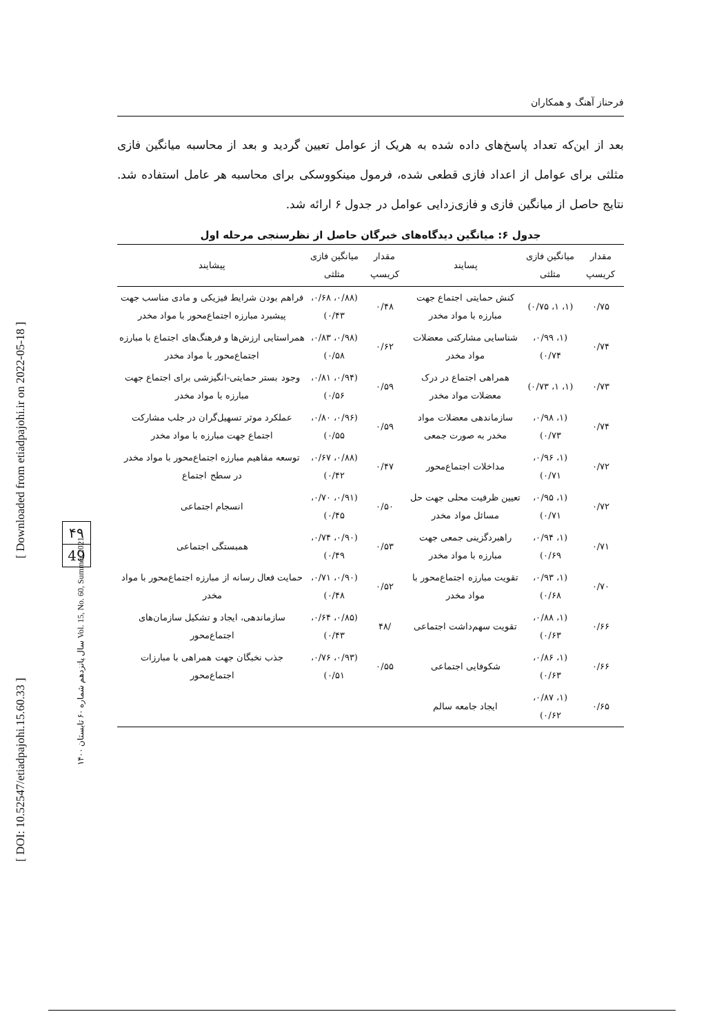[ DOI: 10.52547/etiadpajohi.15.60.33 ]
[ Downloaded from etiadpajohi.ir on 2022-05-18 ]
سال پانزدهم شماره ۶۰ تابستان ۱۴۰۰ Vol. 15, No. 60, Summer 2021
۴۹
49
فرحناز آهنگ و همکاران
بعد از این‌که تعداد پاسخ‌های داده شده به هریک از عوامل تعیین گردید و بعد از محاسبه میانگین فازی مثلثی برای عوامل از اعداد فازی قطعی شده، فرمول مینکووسکی برای محاسبه هر عامل استفاده شد. نتایج حاصل از میانگین فازی و فازی‌زدایی عوامل در جدول ۶ ارائه شد.
جدول ۶: میانگین دیدگاه‌های خبرگان حاصل از نظرسنجی مرحله اول
| مقدار کریسپ | میانگین فازی مثلثی | پسایند | مقدار کریسپ | میانگین فازی مثلثی | پیشایند |
| --- | --- | --- | --- | --- | --- |
| ۰/۷۵ | (۱، ۱، ۰/۷۵) | کنش حمایتی اجتماع جهت مبارزه با مواد مخدر | ۰/۴۸ | (۰/۸۸، ۰/۶۸، ۰/۴۳) | فراهم بودن شرایط فیزیکی و مادی مناسب جهت پیشبرد مبارزه اجتماع‌محور با مواد مخدر |
| ۰/۷۴ | (۱، ۰/۹۹، ۰/۷۴) | شناسایی مشارکتی معضلات مواد مخدر | ۰/۶۲ | (۰/۹۸، ۰/۸۳، ۰/۵۸) | همراستایی ارزش‌ها و فرهنگ‌های اجتماع با مبارزه اجتماع‌محور با مواد مخدر |
| ۰/۷۳ | (۱، ۱، ۰/۷۳) | همراهی اجتماع در درک معضلات مواد مخدر | ۰/۵۹ | (۰/۹۴، ۰/۸۱، ۰/۵۶) | وجود بستر حمایتی-انگیزشی برای اجتماع جهت مبارزه با مواد مخدر |
| ۰/۷۴ | (۱، ۰/۹۸، ۰/۷۳) | سازماندهی معضلات مواد مخدر به صورت جمعی | ۰/۵۹ | (۰/۹۶، ۰/۸۰، ۰/۵۵) | عملکرد موثر تسهیل‌گران در جلب مشارکت اجتماع جهت مبارزه با مواد مخدر |
| ۰/۷۲ | (۱، ۰/۹۶، ۰/۷۱) | مداخلات اجتماع‌محور | ۰/۴۷ | (۰/۸۸، ۰/۶۷، ۰/۴۲) | توسعه مفاهیم مبارزه اجتماع‌محور با مواد مخدر در سطح اجتماع |
| ۰/۷۲ | (۱، ۰/۹۵، ۰/۷۱) | تعیین ظرفیت محلی جهت حل مسائل مواد مخدر | ۰/۵۰ | (۰/۹۱، ۰/۷۰، ۰/۴۵) | انسجام اجتماعی |
| ۰/۷۱ | (۱، ۰/۹۴، ۰/۶۹) | راهبردگزینی جمعی جهت مبارزه با مواد مخدر | ۰/۵۳ | (۰/۹۰، ۰/۷۴، ۰/۴۹) | همبستگی اجتماعی |
| ۰/۷۰ | (۱، ۰/۹۳، ۰/۶۸) | تقویت مبارزه اجتماع‌محور با مواد مخدر | ۰/۵۲ | (۰/۹۰، ۰/۷۱، ۰/۴۸) | حمایت فعال رسانه از مبارزه اجتماع‌محور با مواد مخدر |
| ۰/۶۶ | (۱، ۰/۸۸، ۰/۶۳) | تقویت سهم‌داشت اجتماعی | /۴۸ | (۰/۸۵، ۰/۶۴، ۰/۴۳) | سازماندهی، ایجاد و تشکیل سازمان‌های اجتماع‌محور |
| ۰/۶۶ | (۱، ۰/۸۶، ۰/۶۳) | شکوفایی اجتماعی | ۰/۵۵ | (۰/۹۳، ۰/۷۶، ۰/۵۱) | جذب نخبگان جهت همراهی با مبارزات اجتماع‌محور |
| ۰/۶۵ | (۱، ۰/۸۷، ۰/۶۲) | ایجاد جامعه سالم | | | |